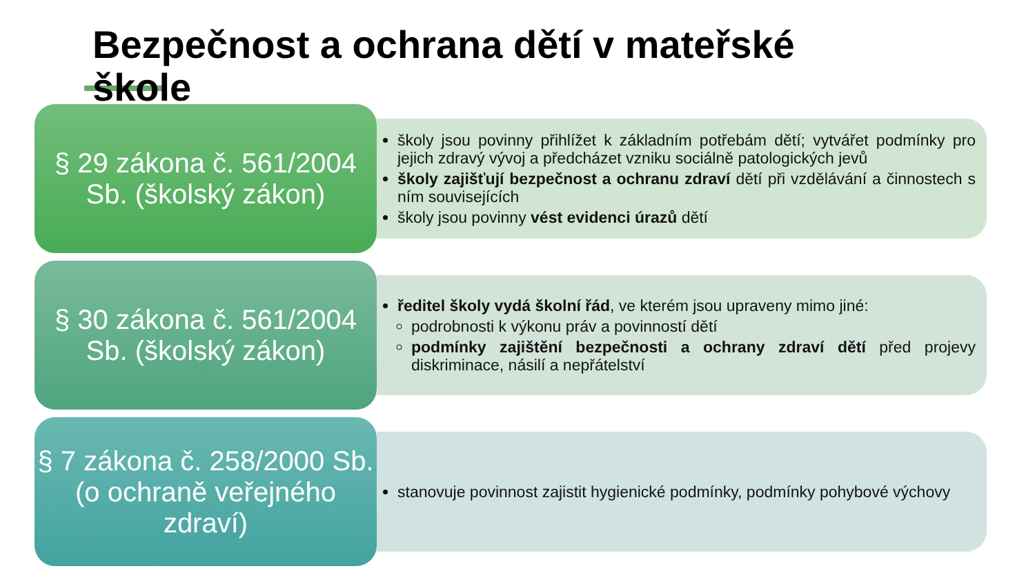Bezpečnost a ochrana dětí v mateřské škole
§ 29 zákona č. 561/2004 Sb. (školský zákon)
školy jsou povinny přihlížet k základním potřebám dětí; vytvářet podmínky pro jejich zdravý vývoj a předcházet vzniku sociálně patologických jevů
školy zajišťují bezpečnost a ochranu zdraví dětí při vzdělávání a činnostech s ním souvisejících
školy jsou povinny vést evidenci úrazů dětí
§ 30 zákona č. 561/2004 Sb. (školský zákon)
ředitel školy vydá školní řád, ve kterém jsou upraveny mimo jiné:
podrobnosti k výkonu práv a povinností dětí
podmínky zajištění bezpečnosti a ochrany zdraví dětí před projevy diskriminace, násilí a nepřátelství
§ 7 zákona č. 258/2000 Sb. (o ochraně veřejného zdraví)
stanovuje povinnost zajistit hygienické podmínky, podmínky pohybové výchovy